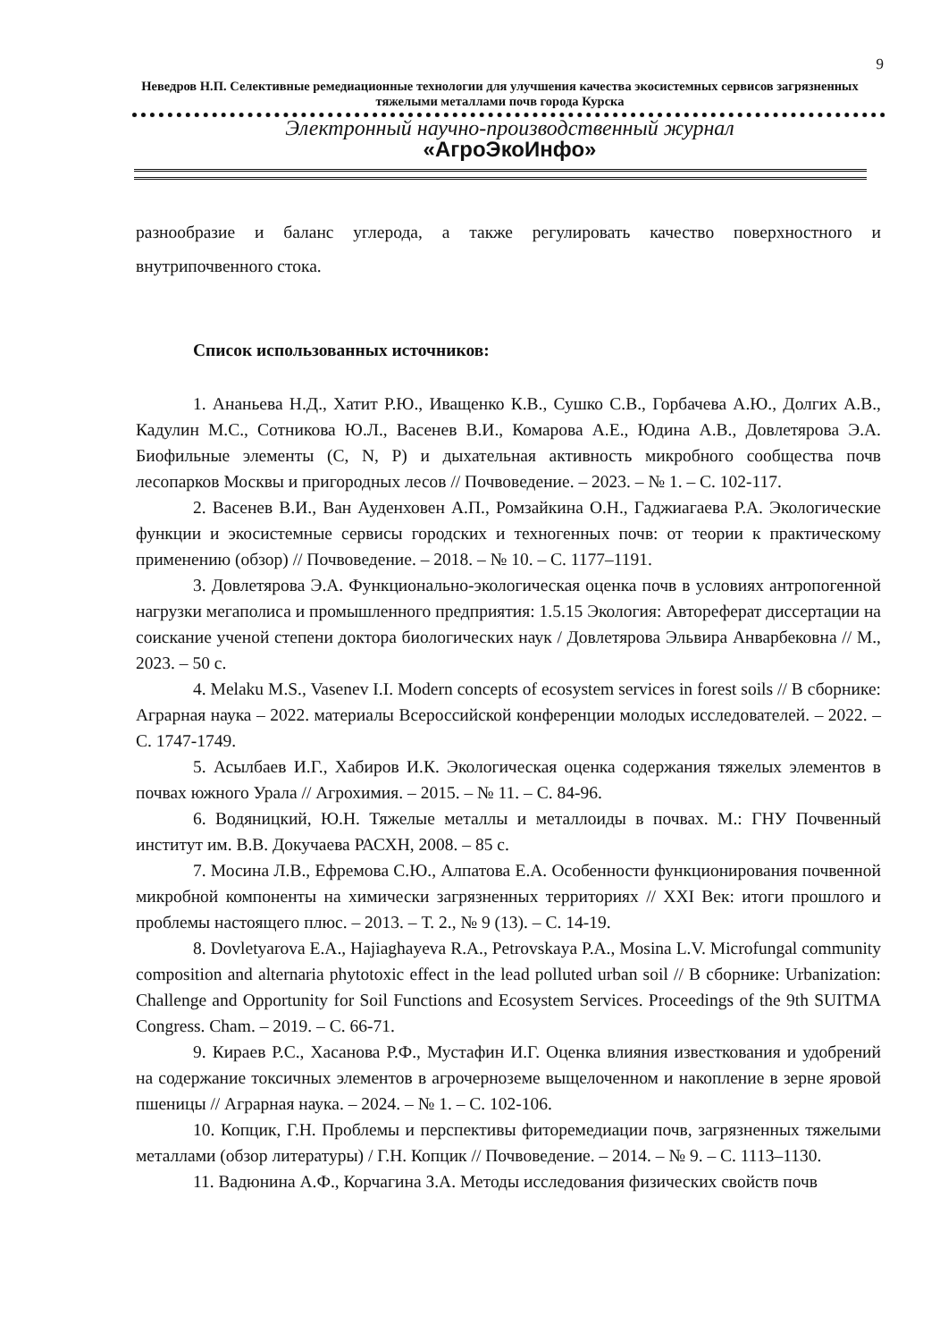9
Неведров Н.П. Селективные ремедиационные технологии для улучшения качества экосистемных сервисов загрязненных тяжелыми металлами почв города Курска
Электронный научно-производственный журнал
«АгроЭкоИнфо»
разнообразие и баланс углерода, а также регулировать качество поверхностного и внутрипочвенного стока.
Список использованных источников:
1. Ананьева Н.Д., Хатит Р.Ю., Иващенко К.В., Сушко С.В., Горбачева А.Ю., Долгих А.В., Кадулин М.С., Сотникова Ю.Л., Васенев В.И., Комарова А.Е., Юдина А.В., Довлетярова Э.А. Биофильные элементы (C, N, P) и дыхательная активность микробного сообщества почв лесопарков Москвы и пригородных лесов // Почвоведение. – 2023. – № 1. – С. 102-117.
2. Васенев В.И., Ван Ауденховен А.П., Ромзайкина О.Н., Гаджиагаева Р.А. Экологические функции и экосистемные сервисы городских и техногенных почв: от теории к практическому применению (обзор) // Почвоведение. – 2018. – № 10. – С. 1177–1191.
3. Довлетярова Э.А. Функционально-экологическая оценка почв в условиях антропогенной нагрузки мегаполиса и промышленного предприятия: 1.5.15 Экология: Автореферат диссертации на соискание ученой степени доктора биологических наук / Довлетярова Эльвира Анварбековна // М., 2023. – 50 с.
4. Melaku M.S., Vasenev I.I. Modern concepts of ecosystem services in forest soils // В сборнике: Аграрная наука – 2022. материалы Всероссийской конференции молодых исследователей. – 2022. – С. 1747-1749.
5. Асылбаев И.Г., Хабиров И.К. Экологическая оценка содержания тяжелых элементов в почвах южного Урала // Агрохимия. – 2015. – № 11. – С. 84-96.
6. Водяницкий, Ю.Н. Тяжелые металлы и металлоиды в почвах. М.: ГНУ Почвенный институт им. В.В. Докучаева РАСХН, 2008. – 85 с.
7. Мосина Л.В., Ефремова С.Ю., Алпатова Е.А. Особенности функционирования почвенной микробной компоненты на химически загрязненных территориях // XXI Век: итоги прошлого и проблемы настоящего плюс. – 2013. – Т. 2., № 9 (13). – С. 14-19.
8. Dovletyarova E.A., Hajiaghayeva R.A., Petrovskaya P.A., Mosina L.V. Microfungal community composition and alternaria phytotoxic effect in the lead polluted urban soil // В сборнике: Urbanization: Challenge and Opportunity for Soil Functions and Ecosystem Services. Proceedings of the 9th SUITMA Congress. Cham. – 2019. – С. 66-71.
9. Кираев Р.С., Хасанова Р.Ф., Мустафин И.Г. Оценка влияния известкования и удобрений на содержание токсичных элементов в агрочерноземе выщелоченном и накопление в зерне яровой пшеницы // Аграрная наука. – 2024. – № 1. – С. 102-106.
10. Копцик, Г.Н. Проблемы и перспективы фиторемедиации почв, загрязненных тяжелыми металлами (обзор литературы) / Г.Н. Копцик // Почвоведение. – 2014. – № 9. – С. 1113–1130.
11. Вадюнина А.Ф., Корчагина З.А. Методы исследования физических свойств почв